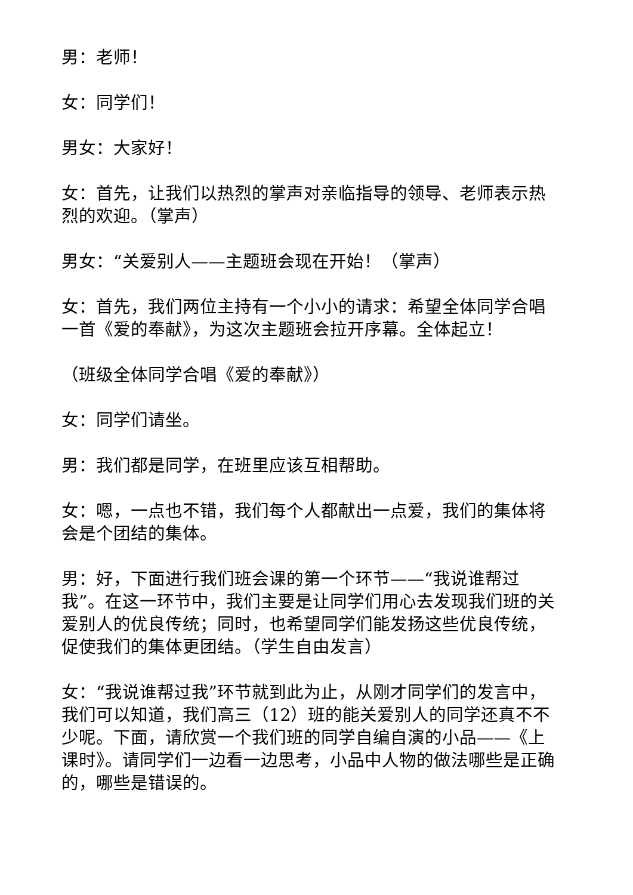男：老师！
女：同学们！
男女：大家好！
女：首先，让我们以热烈的掌声对亲临指导的领导、老师表示热烈的欢迎。（掌声）
男女：“关爱别人——主题班会现在开始！（掌声）
女：首先，我们两位主持有一个小小的请求：希望全体同学合唱一首《爱的奉献》，为这次主题班会拉开序幕。全体起立！
（班级全体同学合唱《爱的奉献》）
女：同学们请坐。
男：我们都是同学，在班里应该互相帮助。
女：嗯，一点也不错，我们每个人都献出一点爱，我们的集体将会是个团结的集体。
男：好，下面进行我们班会课的第一个环节——“我说谁帮过我”。在这一环节中，我们主要是让同学们用心去发现我们班的关爱别人的优良传统；同时，也希望同学们能发扬这些优良传统，促使我们的集体更团结。（学生自由发言）
女：“我说谁帮过我”环节就到此为止，从刚才同学们的发言中，我们可以知道，我们高三（12）班的能关爱别人的同学还真不不少呢。下面，请欣赏一个我们班的同学自编自演的小品——《上课时》。请同学们一边看一边思考，小品中人物的做法哪些是正确的，哪些是错误的。